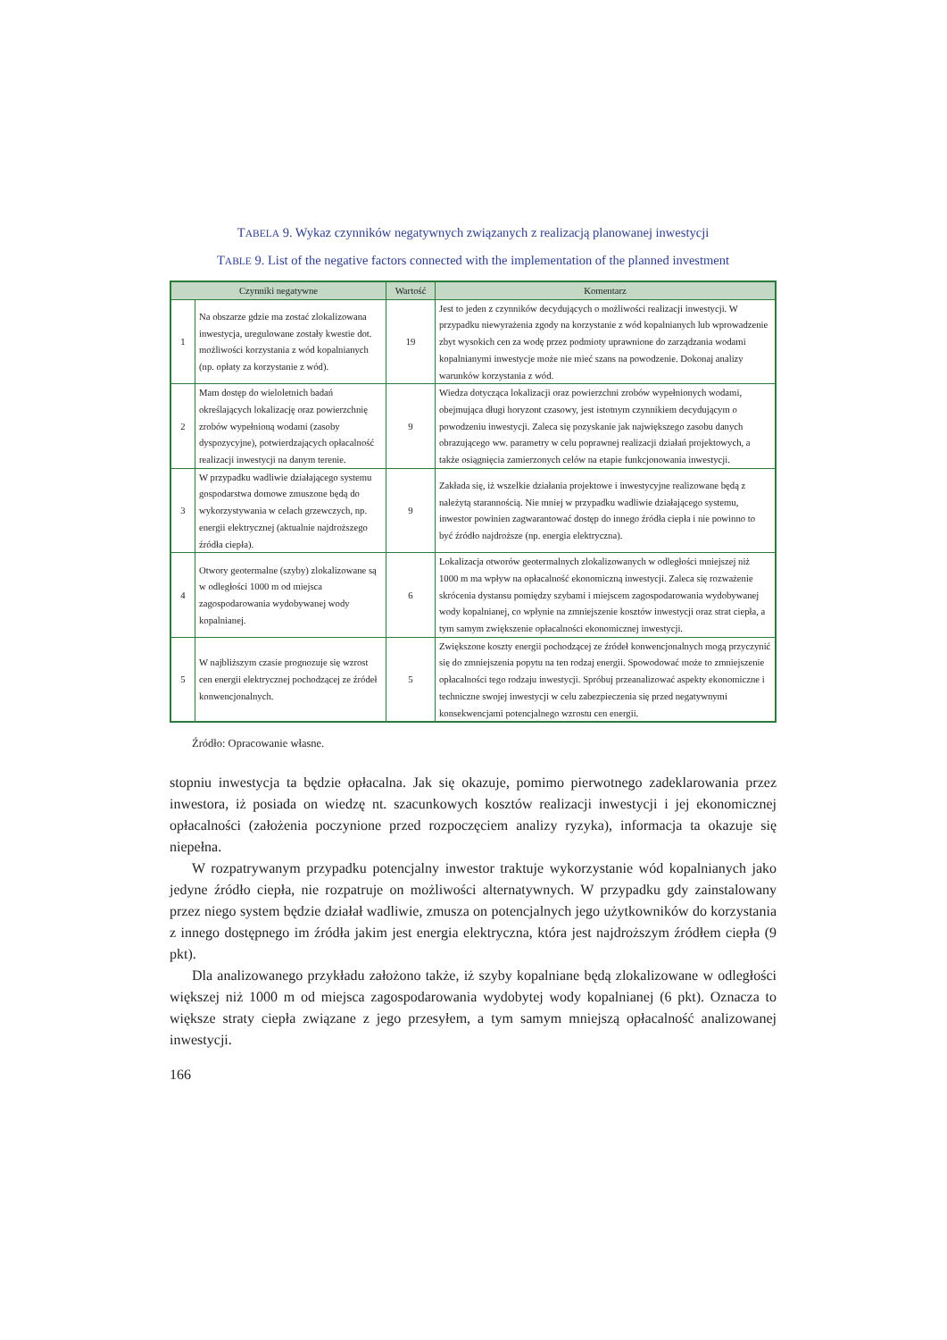TABELA 9. Wykaz czynników negatywnych związanych z realizacją planowanej inwestycji
TABLE 9. List of the negative factors connected with the implementation of the planned investment
| Czynniki negatywne | | Wartość | Komentarz |
| --- | --- | --- | --- |
| 1 | Na obszarze gdzie ma zostać zlokalizowana inwestycja, uregulowane zostały kwestie dot. możliwości korzystania z wód kopalnianych (np. opłaty za korzystanie z wód). | 19 | Jest to jeden z czynników decydujących o możliwości realizacji inwestycji. W przypadku niewyrażenia zgody na korzystanie z wód kopalnianych lub wprowadzenie zbyt wysokich cen za wodę przez podmioty uprawnione do zarządzania wodami kopalnianymi inwestycje może nie mieć szans na powodzenie. Dokonaj analizy warunków korzystania z wód. |
| 2 | Mam dostęp do wieloletnich badań określających lokalizację oraz powierzchnię zrobów wypełnioną wodami (zasoby dyspozycyjne), potwierdzających opłacalność realizacji inwestycji na danym terenie. | 9 | Wiedza dotycząca lokalizacji oraz powierzchni zrobów wypełnionych wodami, obejmująca długi horyzont czasowy, jest istotnym czynnikiem decydującym o powodzeniu inwestycji. Zaleca się pozyskanie jak największego zasobu danych obrazującego ww. parametry w celu poprawnej realizacji działań projektowych, a także osiągnięcia zamierzonych celów na etapie funkcjonowania inwestycji. |
| 3 | W przypadku wadliwie działającego systemu gospodarstwa domowe zmuszone będą do wykorzystywania w celach grzewczych, np. energii elektrycznej (aktualnie najdroższego źródła ciepła). | 9 | Zakłada się, iż wszelkie działania projektowe i inwestycyjne realizowane będą z należytą starannością. Nie mniej w przypadku wadliwie działającego systemu, inwestor powinien zagwarantować dostęp do innego źródła ciepła i nie powinno to być źródło najdroższe (np. energia elektryczna). |
| 4 | Otwory geotermalne (szyby) zlokalizowane są w odległości 1000 m od miejsca zagospodarowania wydobywanej wody kopalnianej. | 6 | Lokalizacja otworów geotermalnych zlokalizowanych w odległości mniejszej niż 1000 m ma wpływ na opłacalność ekonomiczną inwestycji. Zaleca się rozważenie skrócenia dystansu pomiędzy szybami i miejscem zagospodarowania wydobywanej wody kopalnianej, co wpłynie na zmniejszenie kosztów inwestycji oraz strat ciepła, a tym samym zwiększenie opłacalności ekonomicznej inwestycji. |
| 5 | W najbliższym czasie prognozuje się wzrost cen energii elektrycznej pochodzącej ze źródeł konwencjonalnych. | 5 | Zwiększone koszty energii pochodzącej ze źródeł konwencjonalnych mogą przyczynić się do zmniejszenia popytu na ten rodzaj energii. Spowodować może to zmniejszenie opłacalności tego rodzaju inwestycji. Spróbuj przeanalizować aspekty ekonomiczne i techniczne swojej inwestycji w celu zabezpieczenia się przed negatywnymi konsekwencjami potencjalnego wzrostu cen energii. |
Źródło: Opracowanie własne.
stopniu inwestycja ta będzie opłacalna. Jak się okazuje, pomimo pierwotnego zadeklarowania przez inwestora, iż posiada on wiedzę nt. szacunkowych kosztów realizacji inwestycji i jej ekonomicznej opłacalności (założenia poczynione przed rozpoczęciem analizy ryzyka), informacja ta okazuje się niepełna.
W rozpatrywanym przypadku potencjalny inwestor traktuje wykorzystanie wód kopalnianych jako jedyne źródło ciepła, nie rozpatruje on możliwości alternatywnych. W przypadku gdy zainstalowany przez niego system będzie działał wadliwie, zmusza on potencjalnych jego użytkowników do korzystania z innego dostępnego im źródła jakim jest energia elektryczna, która jest najdroższym źródłem ciepła (9 pkt).
Dla analizowanego przykładu założono także, iż szyby kopalniane będą zlokalizowane w odległości większej niż 1000 m od miejsca zagospodarowania wydobytej wody kopalnianej (6 pkt). Oznacza to większe straty ciepła związane z jego przesyłem, a tym samym mniejszą opłacalność analizowanej inwestycji.
166